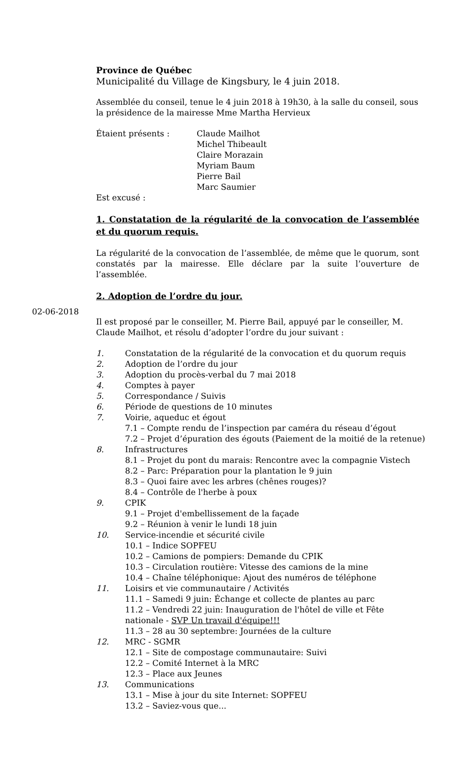Province de Québec
Municipalité du Village de Kingsbury, le 4 juin 2018.
Assemblée du conseil, tenue le 4 juin 2018 à 19h30, à la salle du conseil, sous la présidence de la mairesse Mme Martha Hervieux
Étaient présents : Claude Mailhot
Michel Thibeault
Claire Morazain
Myriam Baum
Pierre Bail
Marc Saumier
Est excusé :
1. Constatation de la régularité de la convocation de l’assemblée et du quorum requis.
La régularité de la convocation de l’assemblée, de même que le quorum, sont constatés par la mairesse. Elle déclare par la suite l’ouverture de l’assemblée.
2. Adoption de l’ordre du jour.
02-06-2018
Il est proposé par le conseiller, M. Pierre Bail, appuyé par le conseiller, M. Claude Mailhot, et résolu d’adopter l’ordre du jour suivant :
1. Constatation de la régularité de la convocation et du quorum requis
2. Adoption de l’ordre du jour
3. Adoption du procès-verbal du 7 mai 2018
4. Comptes à payer
5. Correspondance / Suivis
6. Période de questions de 10 minutes
7. Voirie, aqueduc et égout
7.1 – Compte rendu de l’inspection par caméra du réseau d’égout
7.2 – Projet d’épuration des égouts (Paiement de la moitié de la retenue)
8. Infrastructures
8.1 – Projet du pont du marais: Rencontre avec la compagnie Vistech
8.2 – Parc: Préparation pour la plantation le 9 juin
8.3 – Quoi faire avec les arbres (chênes rouges)?
8.4 – Contrôle de l'herbe à poux
9. CPIK
9.1 – Projet d'embellissement de la façade
9.2 – Réunion à venir le lundi 18 juin
10. Service-incendie et sécurité civile
10.1 – Indice SOPFEU
10.2 – Camions de pompiers: Demande du CPIK
10.3 – Circulation routière: Vitesse des camions de la mine
10.4 – Chaîne téléphonique: Ajout des numéros de téléphone
11. Loisirs et vie communautaire / Activités
11.1 – Samedi 9 juin: Échange et collecte de plantes au parc
11.2 – Vendredi 22 juin: Inauguration de l'hôtel de ville et Fête nationale - SVP Un travail d'équipe!!!
11.3 – 28 au 30 septembre: Journées de la culture
12. MRC - SGMR
12.1 – Site de compostage communautaire: Suivi
12.2 – Comité Internet à la MRC
12.3 – Place aux Jeunes
13. Communications
13.1 – Mise à jour du site Internet: SOPFEU
13.2 – Saviez-vous que...